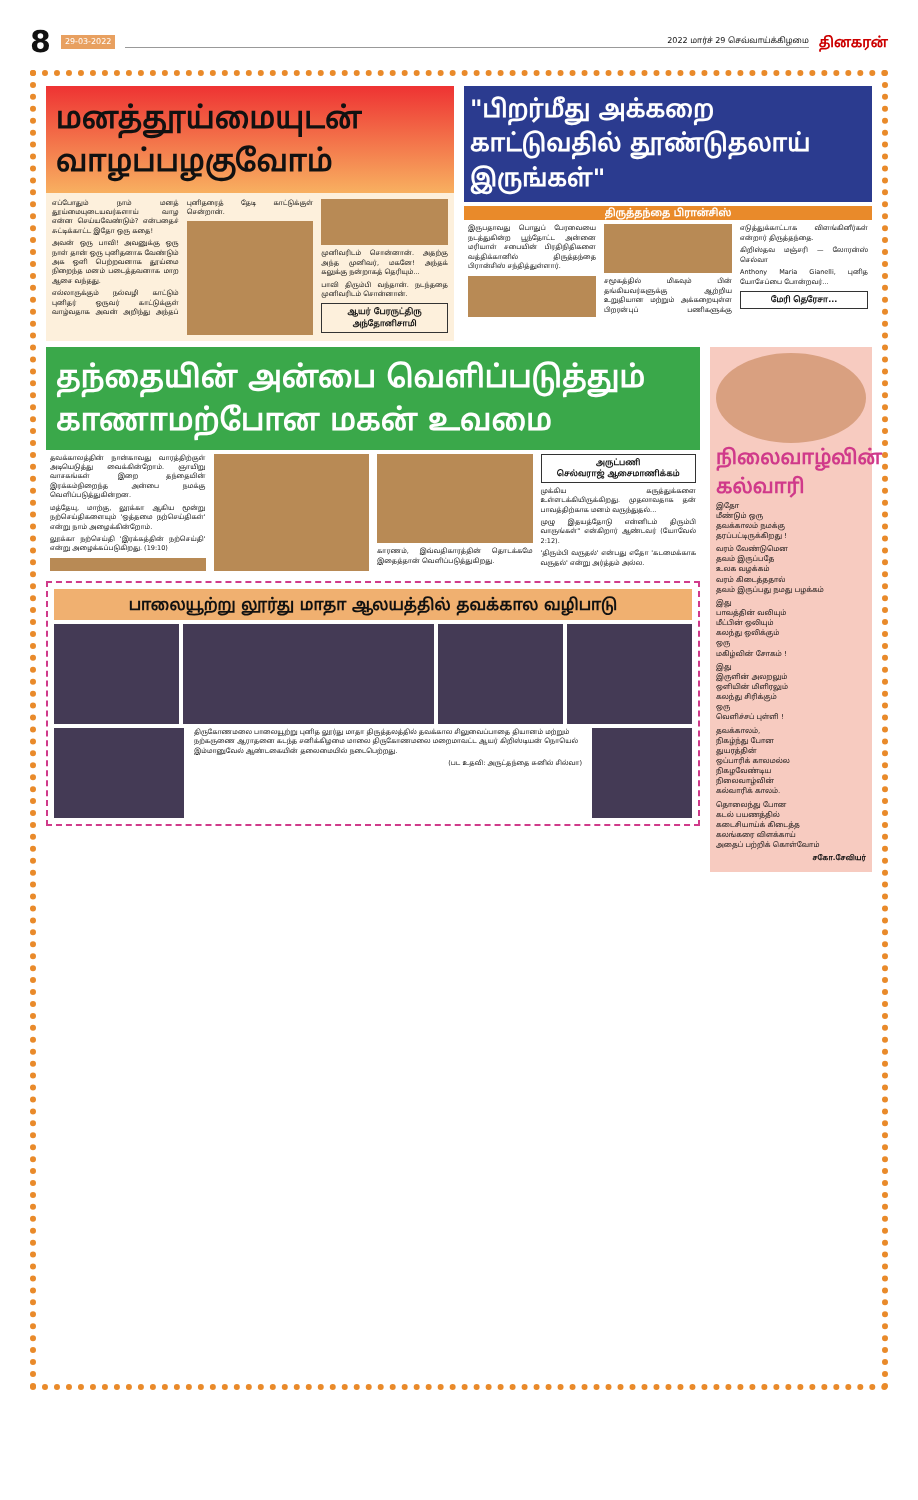8 29-03-2022 2022 மார்ச் 29 செவ்வாய்க்கிழமை தினகரன்
மனத்தூய்மையுடன் வாழப்பழகுவோம்
எப்போதும் நாம் மனத் தூய்மையுடையவர்களாய் வாழ என்ன செய்யவேண்டும்? என்பதைச் சுட்டிக்காட்ட இதோ ஒரு கதை!
அவன் ஒரு பாவி! அவனுக்கு ஒரு நாள் தான் ஒரு புனிதனாக வேண்டும் அக ஒளி பெற்றவனாக தூய்மை நிறைந்த மனம் படைத்தவனாக மாற ஆசை வந்தது.
எல்லாருக்கும் நல்வழி காட்டும் புனிதர் ஒருவர் காட்டுக்குள் வாழ்வதாக அவன் அறிந்து அந்தப் புனிதரைத் தேடி காட்டுக்குள் சென்றான்.
முனிவரிடம் சொன்னான். அதற்கு அந்த முனிவர், மகனே! அந்தக் கலுக்கு நன்றாகத் தெரியும்...
பாவி திரும்பி வந்தான். நடந்ததை முனிவரிடம் சொன்னான்.
ஆயர் பேரருட்திரு
அந்தோனிசாமி
"பிறர்மீது அக்கறை காட்டுவதில் தூண்டுதலாய் இருங்கள்"
திருத்தந்தை பிரான்சிஸ்
இருபதாவது பொதுப் பேரவையை நடத்துகின்ற பூந்தோட்ட அன்னை மரியாள் சபையின் பிரதிநிதிகளை வத்திக்கானில் திருத்தந்தை பிரான்சிஸ் சந்தித்துள்ளார்.
சமூகத்தில் மிகவும் பின் தங்கியவர்களுக்கு ஆற்றிய உறுதியான மற்றும் அக்கறையுள்ள பிறரன்புப் பணிகளுக்கு எடுத்துக்காட்டாக விளங்கினீர்கள் என்றார் திருத்தந்தை.
கிறிஸ்தவ மஞ்சரி — லோரன்ஸ் செல்வா
Anthony Maria Gianelli, புனித யோசேப்பை போன்றவர்...
மேரி தெரேசா...
தந்தையின் அன்பை வெளிப்படுத்தும் காணாமற்போன மகன் உவமை
தவக்காலத்தின் நான்காவது வாரத்திற்குள் அடியெடுத்து வைக்கின்றோம். ஞாயிறு வாசகங்கள் இறை தந்தையின் இரக்கம்நிறைந்த அன்பை நமக்கு வெளிப்படுத்துகின்றன.
மத்தேயு, மாற்கு, லூக்கா ஆகிய மூன்று நற்செய்திகளையும் 'ஒத்தமை நற்செய்திகள்' என்று நாம் அழைக்கின்றோம்.
லூக்கா நற்செய்தி 'இரக்கத்தின் நற்செய்தி' என்று அழைக்கப்படுகிறது. (19:10)
காரணம், இவ்வதிகாரத்தின் தொடக்கமே இதைத்தான் வெளிப்படுத்துகிறது.
அருட்பணி
செல்வராஜ் ஆசைமாணிக்கம்
முக்கிய கருத்துக்களை உள்ளடக்கியிருக்கிறது. முதலாவதாக தன் பாவத்திற்காக மனம் வருந்துதல்...
முழு இதயத்தோடு என்னிடம் திரும்பி வாருங்கள்" என்கிறார் ஆண்டவர் (யோவேல் 2:12).
'திரும்பி வருதல்' என்பது எதோ 'கடமைக்காக வருதல்' என்று அர்த்தம் அல்ல.
பாலையூற்று லூர்து மாதா ஆலயத்தில் தவக்கால வழிபாடு
திருகோணமலை பாலையூற்று புனித லூர்து மாதா திருத்தலத்தில் தவக்கால சிலுவைப்பாதை தியானம் மற்றும் நற்கருணை ஆராதனை கடந்த சனிக்கிழமை மாலை திருகோணமலை மறைமாவட்ட ஆயர் கிறிஸ்டியன் நொயெல் இம்மானுவேல் ஆண்டகையின் தலைமையில் நடைபெற்றது.
(பட உதவி: அருட்தந்தை சுனில் சில்வா)
நிலைவாழ்வின் கல்வாரி
இதோ
மீண்டும் ஒரு
தவக்காலம் நமக்கு
தரப்பட்டிருக்கிறது !
வரம் வேண்டுமென
தவம் இருப்பதே
உலக வழக்கம்
வரம் கிடைத்ததால்
தவம் இருப்பது நமது பழக்கம்
இது
பாவத்தின் வலியும்
மீட்பின் ஒலியும்
கலந்து ஒலிக்கும்
ஒரு
மகிழ்வின் சோகம் !
இது
இருளின் அலறலும்
ஒளியின் மிளிரலும்
கலந்து சிரிக்கும்
ஒரு
வெளிச்சப் புள்ளி !
தவக்காலம்,
நிகழ்ந்து போன
துயரத்தின்
ஒப்பாரிக் காலமல்ல
நிகழவேண்டிய
நிலைவாழ்வின்
கல்வாரிக் காலம்.
தொலைந்து போன
கடல் பயணத்தில்
கடைசியாய்க் கிடைத்த
கலங்கரை விளக்காய்
அதைப் பற்றிக் கொள்வோம்
சகோ.சேவியர்